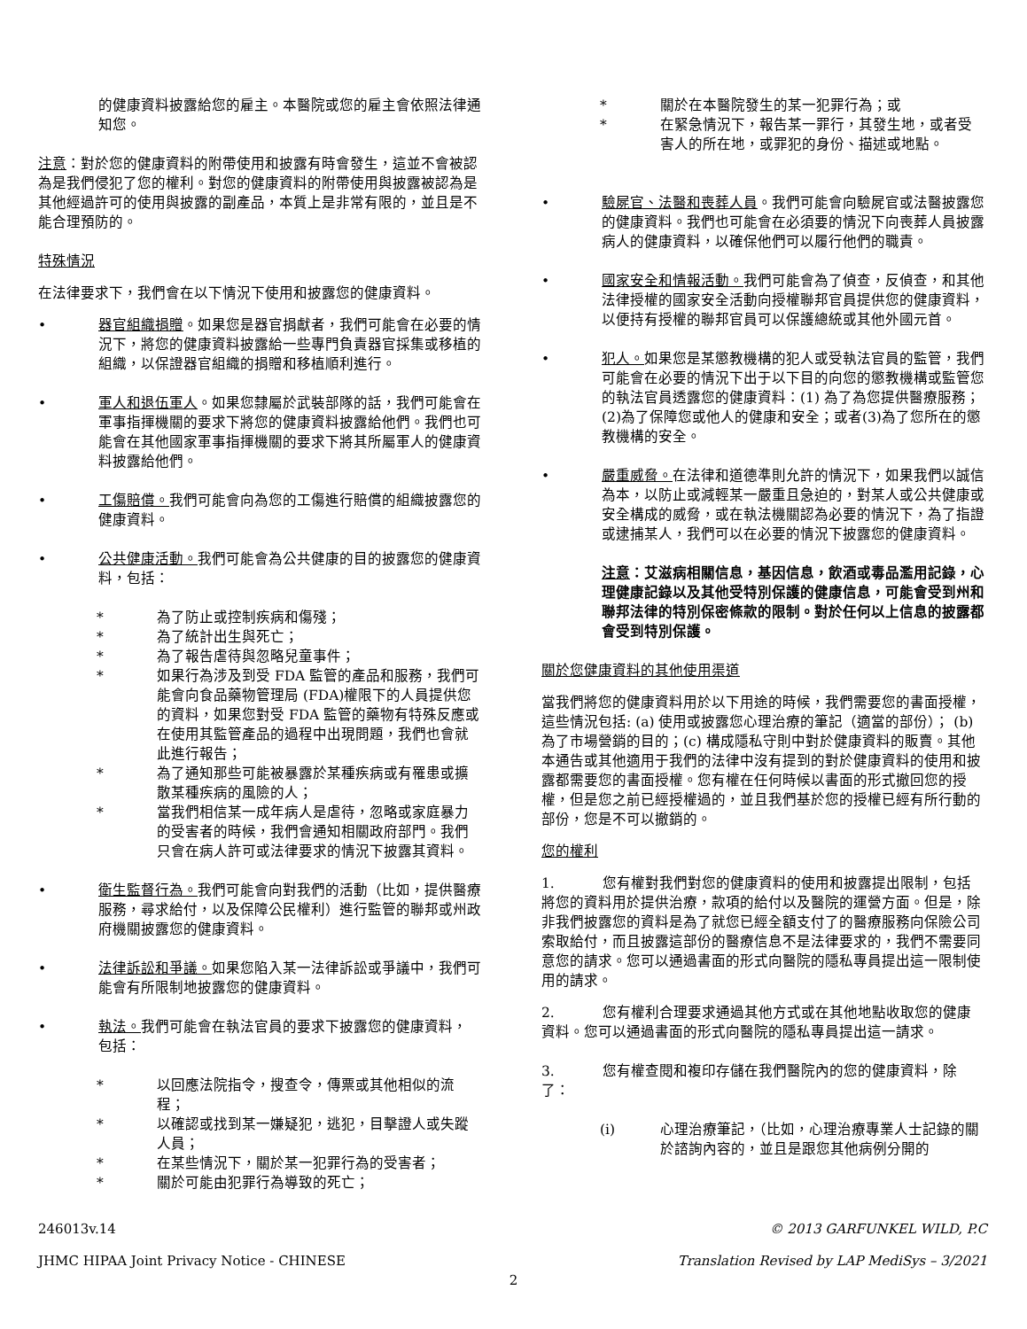的健康資料披露給您的雇主。本醫院或您的雇主會依照法律通知您。
注意：對於您的健康資料的附帶使用和披露有時會發生，這並不會被認為是我們侵犯了您的權利。對您的健康資料的附帶使用與披露被認為是其他經過許可的使用與披露的副產品，本質上是非常有限的，並且是不能合理預防的。
特殊情況
在法律要求下，我們會在以下情況下使用和披露您的健康資料。
• 器官組織捐贈。如果您是器官捐獻者，我們可能會在必要的情況下，將您的健康資料披露給一些專門負責器官採集或移植的組織，以保證器官組織的捐贈和移植順利進行。
• 軍人和退伍軍人。如果您隸屬於武裝部隊的話，我們可能會在軍事指揮機關的要求下將您的健康資料披露給他們。我們也可能會在其他國家軍事指揮機關的要求下將其所屬軍人的健康資料披露給他們。
• 工傷賠償。我們可能會向為您的工傷進行賠償的組織披露您的健康資料。
• 公共健康活動。我們可能會為公共健康的目的披露您的健康資料，包括：
* 為了防止或控制疾病和傷殘；
* 為了統計出生與死亡；
* 為了報告虐待與忽略兒童事件；
* 如果行為涉及到受 FDA 監管的產品和服務，我們可能會向食品藥物管理局 (FDA)權限下的人員提供您的資料，如果您對受 FDA 監管的藥物有特殊反應或在使用其監管產品的過程中出現問題，我們也會就此進行報告；
* 為了通知那些可能被暴露於某種疾病或有罹患或擴散某種疾病的風險的人；
* 當我們相信某一成年病人是虐待，忽略或家庭暴力的受害者的時候，我們會通知相關政府部門。我們只會在病人許可或法律要求的情況下披露其資料。
• 衛生監督行為。我們可能會向對我們的活動（比如，提供醫療服務，尋求給付，以及保障公民權利）進行監管的聯邦或州政府機關披露您的健康資料。
• 法律訴訟和爭議。如果您陷入某一法律訴訟或爭議中，我們可能會有所限制地披露您的健康資料。
• 執法。我們可能會在執法官員的要求下披露您的健康資料， 包括：
* 以回應法院指令，搜查令，傳票或其他相似的流程；
* 以確認或找到某一嫌疑犯，逃犯，目擊證人或失蹤人員；
* 在某些情況下，關於某一犯罪行為的受害者；
* 關於可能由犯罪行為導致的死亡；
* 關於在本醫院發生的某一犯罪行為；或
* 在緊急情況下，報告某一罪行，其發生地，或者受害人的所在地，或罪犯的身份、描述或地點。
• 驗屍官、法醫和喪葬人員。我們可能會向驗屍官或法醫披露您的健康資料。我們也可能會在必須要的情況下向喪葬人員披露病人的健康資料，以確保他們可以履行他們的職責。
• 國家安全和情報活動。我們可能會為了偵查，反偵查，和其他法律授權的國家安全活動向授權聯邦官員提供您的健康資料，以便持有授權的聯邦官員可以保護總統或其他外國元首。
• 犯人。如果您是某懲教機構的犯人或受執法官員的監管，我們可能會在必要的情況下出于以下目的向您的懲教機構或監管您的執法官員透露您的健康資料：(1) 為了為您提供醫療服務；(2)為了保障您或他人的健康和安全；或者(3)為了您所在的懲教機構的安全。
• 嚴重威脅。在法律和道德準則允許的情況下，如果我們以誠信為本，以防止或減輕某一嚴重且急迫的，對某人或公共健康或安全構成的威脅，或在執法機關認為必要的情況下，為了指證或逮捕某人，我們可以在必要的情況下披露您的健康資料。
注意：艾滋病相關信息，基因信息，飲酒或毒品濫用記錄，心理健康記錄以及其他受特別保護的健康信息，可能會受到州和聯邦法律的特別保密條款的限制。對於任何以上信息的披露都會受到特別保護。
關於您健康資料的其他使用渠道
當我們將您的健康資料用於以下用途的時候，我們需要您的書面授權，這些情況包括: (a) 使用或披露您心理治療的筆記（適當的部份）； (b) 為了市場營銷的目的；(c) 構成隱私守則中對於健康資料的販賣。其他本通告或其他適用于我們的法律中沒有提到的對於健康資料的使用和披露都需要您的書面授權。您有權在任何時候以書面的形式撤回您的授權，但是您之前已經授權過的，並且我們基於您的授權已經有所行動的部份，您是不可以撤銷的。
您的權利
1. 您有權對我們對您的健康資料的使用和披露提出限制，包括將您的資料用於提供治療，款項的給付以及醫院的運營方面。但是，除非我們披露您的資料是為了就您已經全額支付了的醫療服務向保險公司索取給付，而且披露這部份的醫療信息不是法律要求的，我們不需要同意您的請求。您可以通過書面的形式向醫院的隱私專員提出這一限制使用的請求。
2. 您有權利合理要求通過其他方式或在其他地點收取您的健康資料。您可以通過書面的形式向醫院的隱私專員提出這一請求。
3. 您有權查閱和複印存儲在我們醫院內的您的健康資料，除了：
(i) 心理治療筆記，（比如，心理治療專業人士記錄的關於諮詢內容的，並且是跟您其他病例分開的
246013v.14 © 2013 GARFUNKEL WILD, P.C
JHMC HIPAA Joint Privacy Notice - CHINESE Translation Revised by LAP MediSys – 3/2021
2